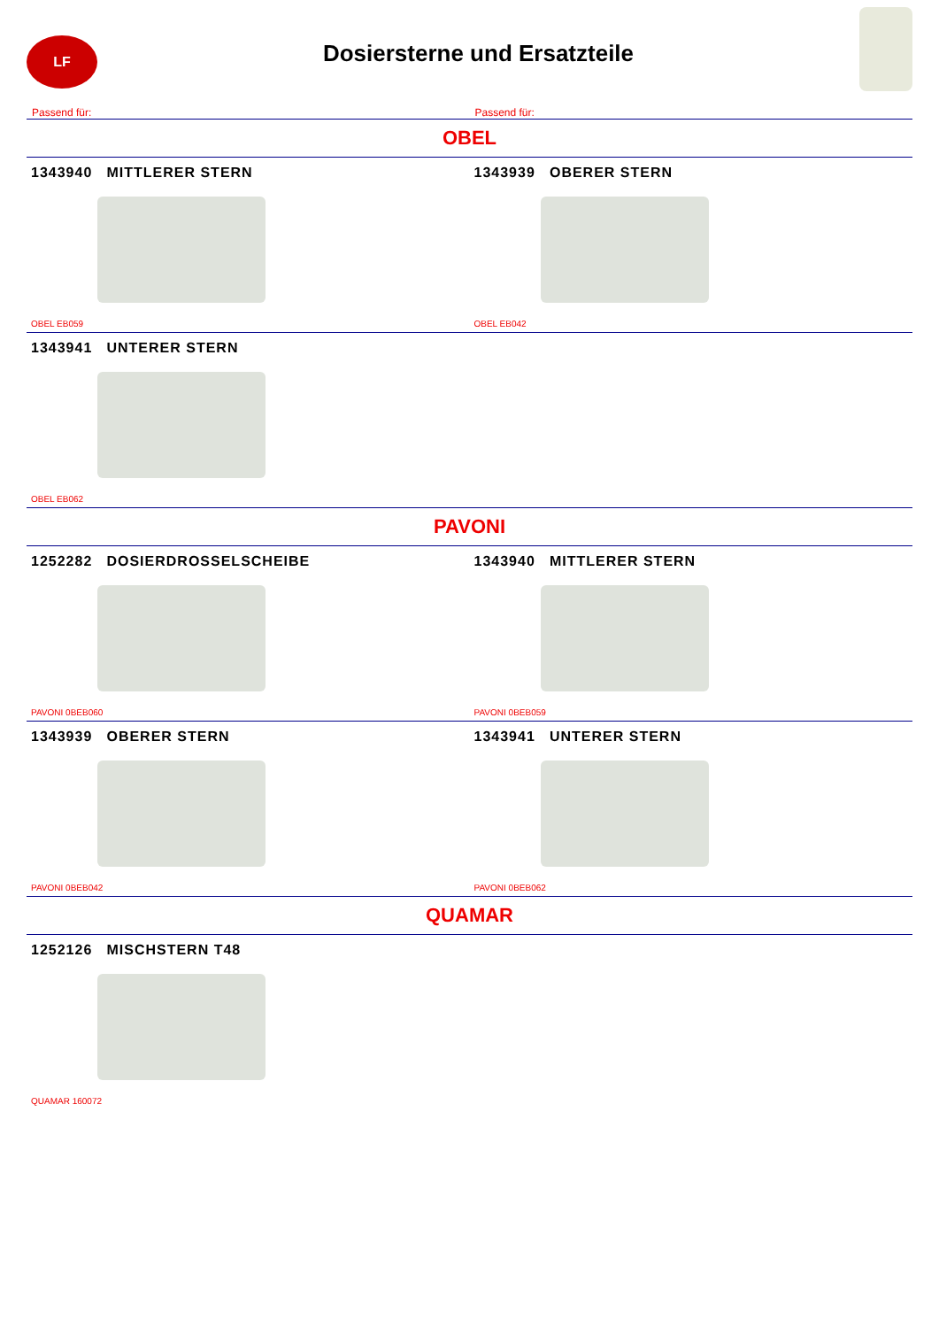LF
Dosiersterne und Ersatzteile
Passend für: Passend für:
OBEL
1343940 MITTLERER STERN
OBEL EB059
1343939 OBERER STERN
OBEL EB042
1343941 UNTERER STERN
OBEL EB062
PAVONI
1252282 DOSIERDROSSELSCHEIBE
PAVONI 0BEB060
1343940 MITTLERER STERN
PAVONI 0BEB059
1343939 OBERER STERN
PAVONI 0BEB042
1343941 UNTERER STERN
PAVONI 0BEB062
QUAMAR
1252126 MISCHSTERN T48
QUAMAR 160072